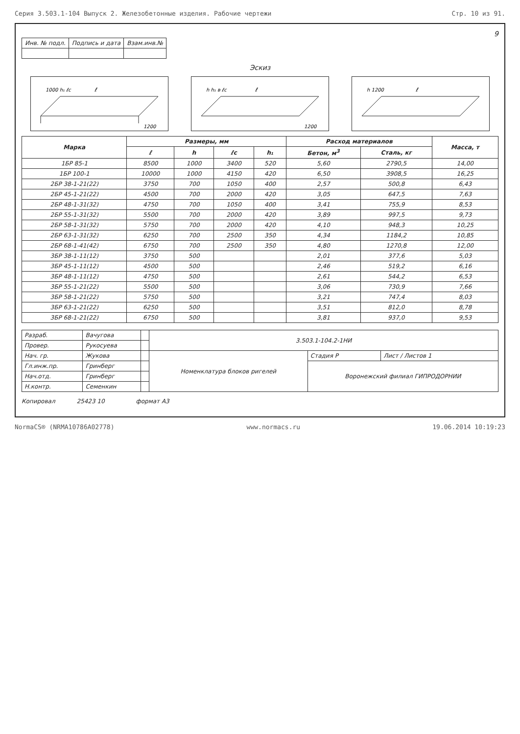Серия 3.503.1-104 Выпуск 2. Железобетонные изделия. Рабочие чертежи Стр. 10 из 91.
9
| Инв. № подл. | Подпись и дата | Взам.инв.№ |
Эскиз
ℓ
1200
1000 h₁ ℓc
ℓ
1200
h h₁ в ℓc
ℓ
h 1200
| Марка | Размеры, мм | | | | Расход материалов | | Масса, т |
| --- | --- | --- | --- | --- | --- | --- | --- |
| | ℓ | h | ℓc | h₁ | Бетон, м<sup>3</sup> | Сталь, кг | |
| 1БР 85-1 | 8500 | 1000 | 3400 | 520 | 5,60 | 2790,5 | 14,00 |
| 1БР 100-1 | 10000 | 1000 | 4150 | 420 | 6,50 | 3908,5 | 16,25 |
| 2БР 38-1-21(22) | 3750 | 700 | 1050 | 400 | 2,57 | 500,8 | 6,43 |
| 2БР 45-1-21(22) | 4500 | 700 | 2000 | 420 | 3,05 | 647,5 | 7,63 |
| 2БР 48-1-31(32) | 4750 | 700 | 1050 | 400 | 3,41 | 755,9 | 8,53 |
| 2БР 55-1-31(32) | 5500 | 700 | 2000 | 420 | 3,89 | 997,5 | 9,73 |
| 2БР 58-1-31(32) | 5750 | 700 | 2000 | 420 | 4,10 | 948,3 | 10,25 |
| 2БР 63-1-31(32) | 6250 | 700 | 2500 | 350 | 4,34 | 1184,2 | 10,85 |
| 2БР 68-1-41(42) | 6750 | 700 | 2500 | 350 | 4,80 | 1270,8 | 12,00 |
| 3БР 38-1-11(12) | 3750 | 500 | | | 2,01 | 377,6 | 5,03 |
| 3БР 45-1-11(12) | 4500 | 500 | | | 2,46 | 519,2 | 6,16 |
| 3БР 48-1-11(12) | 4750 | 500 | | | 2,61 | 544,2 | 6,53 |
| 3БР 55-1-21(22) | 5500 | 500 | | | 3,06 | 730,9 | 7,66 |
| 3БР 58-1-21(22) | 5750 | 500 | | | 3,21 | 747,4 | 8,03 |
| 3БР 63-1-21(22) | 6250 | 500 | | | 3,51 | 812,0 | 8,78 |
| 3БР 68-1-21(22) | 6750 | 500 | | | 3,81 | 937,0 | 9,53 |
| Разраб. | Вачугова | | 3.503.1-104.2-1НИ | | |
| Провер. | Рукосуева | | | | |
| Нач. гр. | Жукова | | Номенклатура блоков ригелей | Стадия Р | Лист / Листов 1 |
| Гл.инж.пр. | Гринберг | | | Воронежский филиал ГИПРОДОРНИИ | |
| Нач.отд. | Гринберг | | | | |
| Н.контр. | Семенкин | | | | |
Копировал 25423 10 формат А3
NormaCS® (NRMA10786A02778) www.normacs.ru 19.06.2014 10:19:23